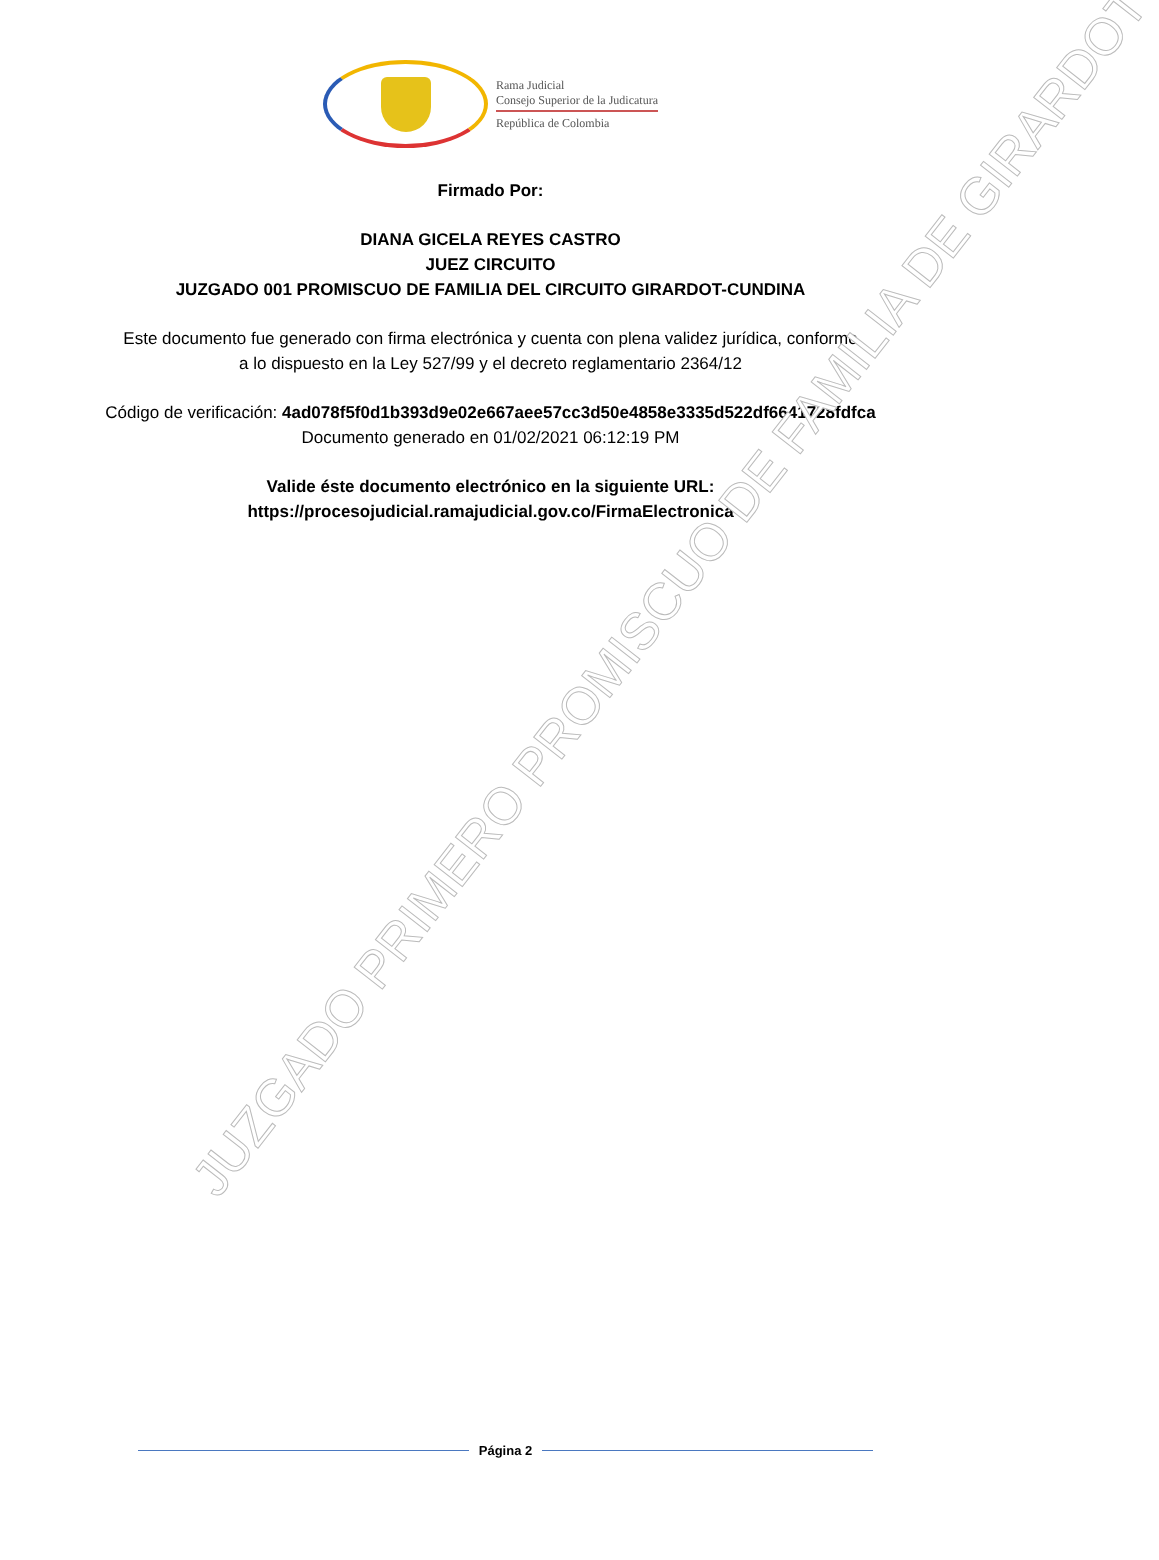Rama Judicial
Consejo Superior de la Judicatura
República de Colombia
Firmado Por:
DIANA GICELA REYES CASTRO
JUEZ CIRCUITO
JUZGADO 001 PROMISCUO DE FAMILIA DEL CIRCUITO GIRARDOT-CUNDINA
Este documento fue generado con firma electrónica y cuenta con plena validez jurídica, conforme a lo dispuesto en la Ley 527/99 y el decreto reglamentario 2364/12
Código de verificación: 4ad078f5f0d1b393d9e02e667aee57cc3d50e4858e3335d522df6641728fdfca
Documento generado en 01/02/2021 06:12:19 PM
Valide éste documento electrónico en la siguiente URL:
https://procesojudicial.ramajudicial.gov.co/FirmaElectronica
JUZGADO PRIMERO PROMISCUO DE FAMILIA DE GIRARDOT
Página 2